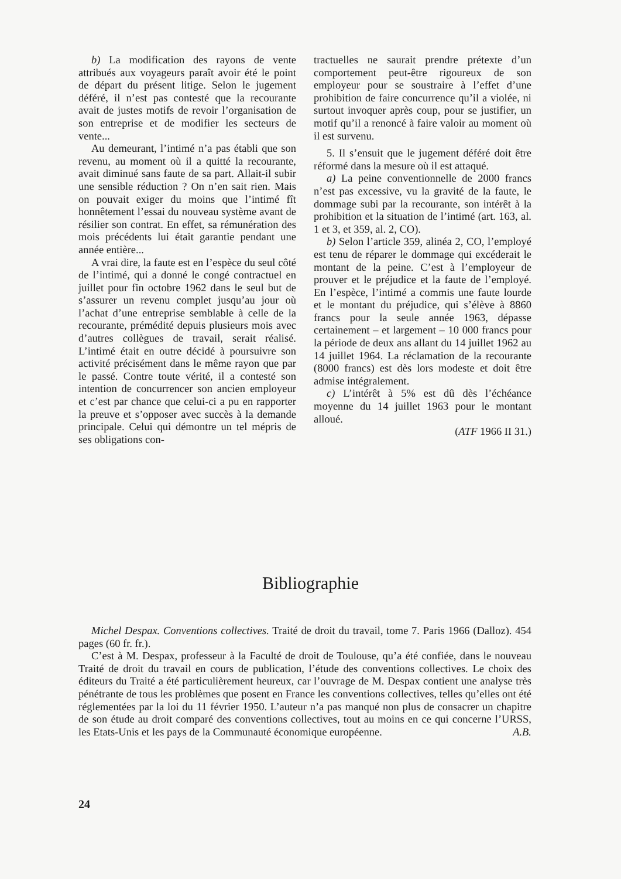b) La modification des rayons de vente attribués aux voyageurs paraît avoir été le point de départ du présent litige. Selon le jugement déféré, il n’est pas contesté que la recourante avait de justes motifs de revoir l’organisation de son entreprise et de modifier les secteurs de vente...
Au demeurant, l’intimé n’a pas établi que son revenu, au moment où il a quitté la recourante, avait diminué sans faute de sa part. Allait-il subir une sensible réduction ? On n’en sait rien. Mais on pouvait exiger du moins que l’intimé fît honnêtement l’essai du nouveau système avant de résilier son contrat. En effet, sa rémunération des mois précédents lui était garantie pendant une année entière...
A vrai dire, la faute est en l’espèce du seul côté de l’intimé, qui a donné le congé contractuel en juillet pour fin octobre 1962 dans le seul but de s’assurer un revenu complet jusqu’au jour où l’achat d’une entreprise semblable à celle de la recourante, prémédité depuis plusieurs mois avec d’autres collègues de travail, serait réalisé. L’intimé était en outre décidé à poursuivre son activité précisément dans le même rayon que par le passé. Contre toute vérité, il a contesté son intention de concurrencer son ancien employeur et c’est par chance que celui-ci a pu en rapporter la preuve et s’opposer avec succès à la demande principale. Celui qui démontre un tel mépris de ses obligations con-
tractuelles ne saurait prendre prétexte d’un comportement peut-être rigoureux de son employeur pour se soustraire à l’effet d’une prohibition de faire concurrence qu’il a violée, ni surtout invoquer après coup, pour se justifier, un motif qu’il a renoncé à faire valoir au moment où il est survenu.
5. Il s’ensuit que le jugement déféré doit être réformé dans la mesure où il est attaqué.
a) La peine conventionnelle de 2000 francs n’est pas excessive, vu la gravité de la faute, le dommage subi par la recourante, son intérêt à la prohibition et la situation de l’intimé (art. 163, al. 1 et 3, et 359, al. 2, CO).
b) Selon l’article 359, alinéa 2, CO, l’employé est tenu de réparer le dommage qui excéderait le montant de la peine. C’est à l’employeur de prouver et le préjudice et la faute de l’employé. En l’espèce, l’intimé a commis une faute lourde et le montant du préjudice, qui s’élève à 8860 francs pour la seule année 1963, dépasse certainement – et largement – 10 000 francs pour la période de deux ans allant du 14 juillet 1962 au 14 juillet 1964. La réclamation de la recourante (8000 francs) est dès lors modeste et doit être admise intégralement.
c) L’intérêt à 5% est dû dès l’échéance moyenne du 14 juillet 1963 pour le montant alloué.
(ATF 1966 II 31.)
Bibliographie
Michel Despax. Conventions collectives. Traité de droit du travail, tome 7. Paris 1966 (Dalloz). 454 pages (60 fr. fr.).
C’est à M. Despax, professeur à la Faculté de droit de Toulouse, qu’a été confiée, dans le nouveau Traité de droit du travail en cours de publication, l’étude des conventions collectives. Le choix des éditeurs du Traité a été particulièrement heureux, car l’ouvrage de M. Despax contient une analyse très pénétrante de tous les problèmes que posent en France les conventions collectives, telles qu’elles ont été réglementées par la loi du 11 février 1950. L’auteur n’a pas manqué non plus de consacrer un chapitre de son étude au droit comparé des conventions collectives, tout au moins en ce qui concerne l’URSS, les Etats-Unis et les pays de la Communauté économique européenne. A.B.
24